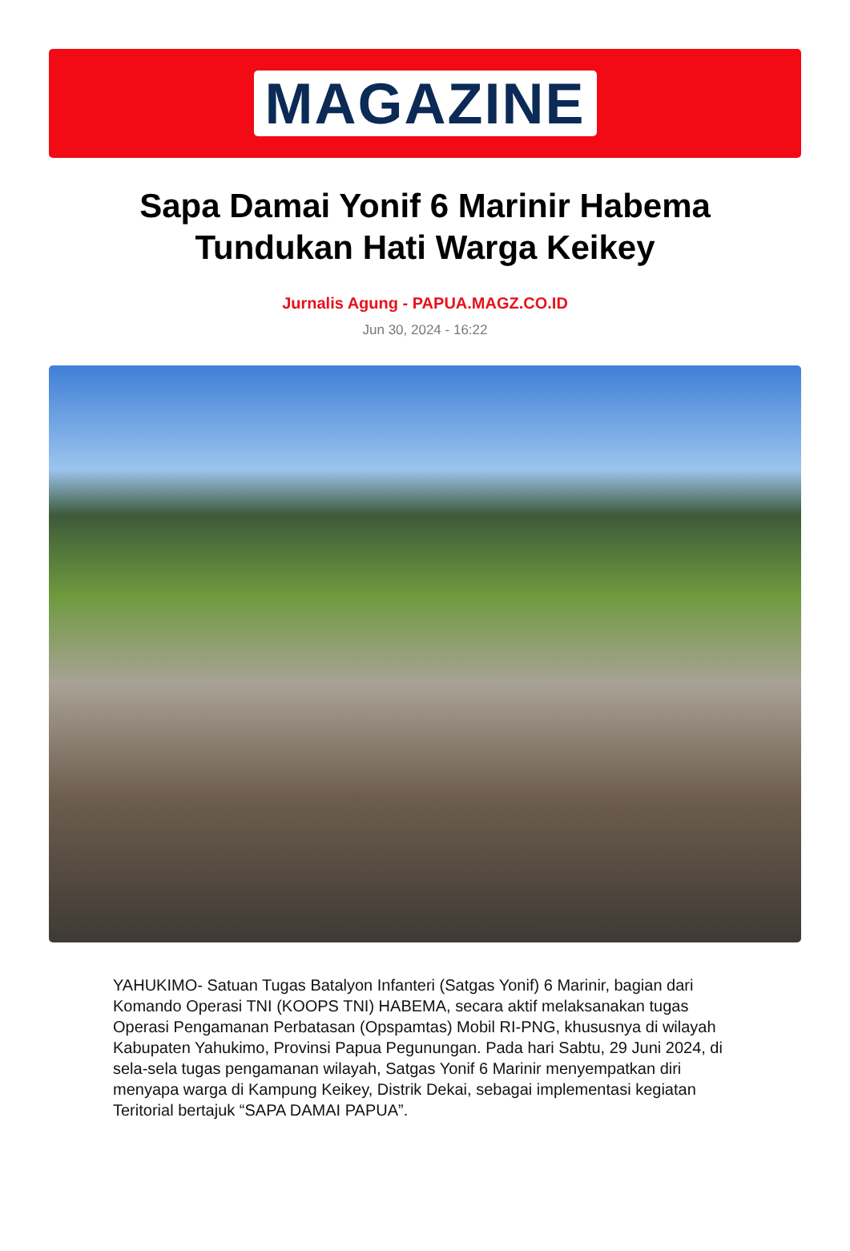MAGAZINE
Sapa Damai Yonif 6 Marinir Habema Tundukan Hati Warga Keikey
Jurnalis Agung - PAPUA.MAGZ.CO.ID
Jun 30, 2024 - 16:22
YAHUKIMO- Satuan Tugas Batalyon Infanteri (Satgas Yonif) 6 Marinir, bagian dari Komando Operasi TNI (KOOPS TNI) HABEMA, secara aktif melaksanakan tugas Operasi Pengamanan Perbatasan (Opspamtas) Mobil RI-PNG, khususnya di wilayah Kabupaten Yahukimo, Provinsi Papua Pegunungan. Pada hari Sabtu, 29 Juni 2024, di sela-sela tugas pengamanan wilayah, Satgas Yonif 6 Marinir menyempatkan diri menyapa warga di Kampung Keikey, Distrik Dekai, sebagai implementasi kegiatan Teritorial bertajuk “SAPA DAMAI PAPUA”.